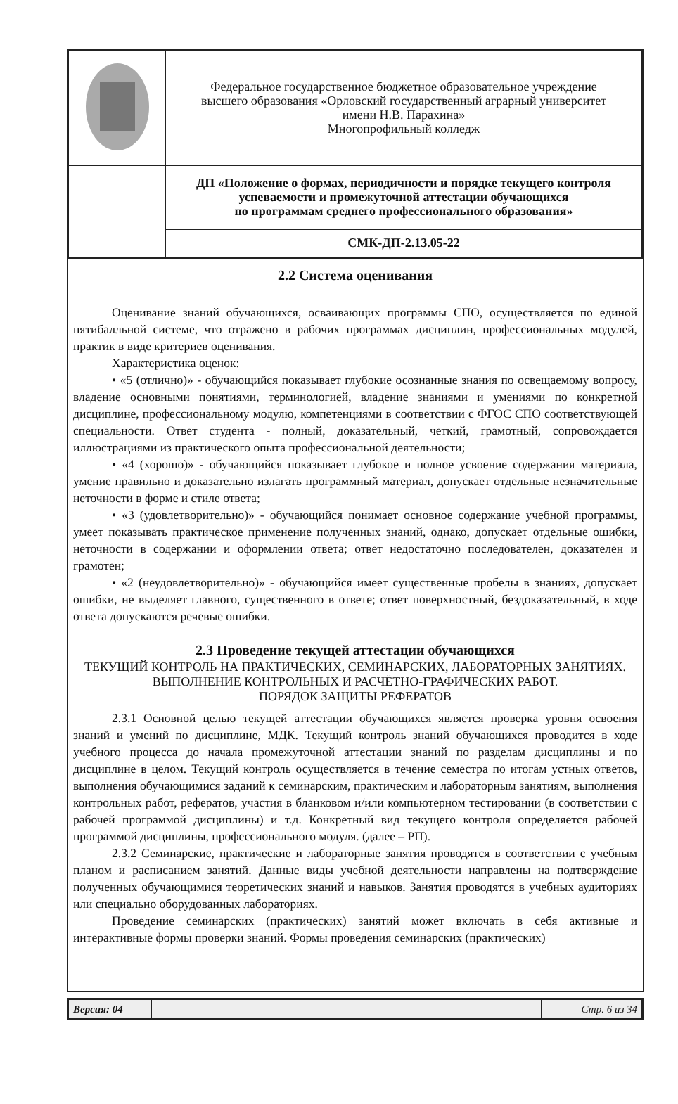| | Федеральное государственное бюджетное образовательное учреждение высшего образования «Орловский государственный аграрный университет имени Н.В. Парахина» Многопрофильный колледж |
| | ДП «Положение о формах, периодичности и порядке текущего контроля успеваемости и промежуточной аттестации обучающихся по программам среднего профессионального образования» |
| | СМК-ДП-2.13.05-22 |
2.2 Система оценивания
Оценивание знаний обучающихся, осваивающих программы СПО, осуществляется по единой пятибалльной системе, что отражено в рабочих программах дисциплин, профессиональных модулей, практик в виде критериев оценивания.
Характеристика оценок:
• «5 (отлично)» - обучающийся показывает глубокие осознанные знания по освещаемому вопросу, владение основными понятиями, терминологией, владение знаниями и умениями по конкретной дисциплине, профессиональному модулю, компетенциями в соответствии с ФГОС СПО соответствующей специальности. Ответ студента - полный, доказательный, четкий, грамотный, сопровождается иллюстрациями из практического опыта профессиональной деятельности;
• «4 (хорошо)» - обучающийся показывает глубокое и полное усвоение содержания материала, умение правильно и доказательно излагать программный материал, допускает отдельные незначительные неточности в форме и стиле ответа;
• «3 (удовлетворительно)» - обучающийся понимает основное содержание учебной программы, умеет показывать практическое применение полученных знаний, однако, допускает отдельные ошибки, неточности в содержании и оформлении ответа; ответ недостаточно последователен, доказателен и грамотен;
• «2 (неудовлетворительно)» - обучающийся имеет существенные пробелы в знаниях, допускает ошибки, не выделяет главного, существенного в ответе; ответ поверхностный, бездоказательный, в ходе ответа допускаются речевые ошибки.
2.3 Проведение текущей аттестации обучающихся
ТЕКУЩИЙ КОНТРОЛЬ НА ПРАКТИЧЕСКИХ, СЕМИНАРСКИХ, ЛАБОРАТОРНЫХ ЗАНЯТИЯХ. ВЫПОЛНЕНИЕ КОНТРОЛЬНЫХ И РАСЧЁТНО-ГРАФИЧЕСКИХ РАБОТ.
ПОРЯДОК ЗАЩИТЫ РЕФЕРАТОВ
2.3.1 Основной целью текущей аттестации обучающихся является проверка уровня освоения знаний и умений по дисциплине, МДК. Текущий контроль знаний обучающихся проводится в ходе учебного процесса до начала промежуточной аттестации знаний по разделам дисциплины и по дисциплине в целом. Текущий контроль осуществляется в течение семестра по итогам устных ответов, выполнения обучающимися заданий к семинарским, практическим и лабораторным занятиям, выполнения контрольных работ, рефератов, участия в бланковом и/или компьютерном тестировании (в соответствии с рабочей программой дисциплины) и т.д. Конкретный вид текущего контроля определяется рабочей программой дисциплины, профессионального модуля. (далее – РП).
2.3.2 Семинарские, практические и лабораторные занятия проводятся в соответствии с учебным планом и расписанием занятий. Данные виды учебной деятельности направлены на подтверждение полученных обучающимися теоретических знаний и навыков. Занятия проводятся в учебных аудиториях или специально оборудованных лабораториях.
Проведение семинарских (практических) занятий может включать в себя активные и интерактивные формы проверки знаний. Формы проведения семинарских (практических)
| Версия: 04 | | Стр. 6 из 34 |